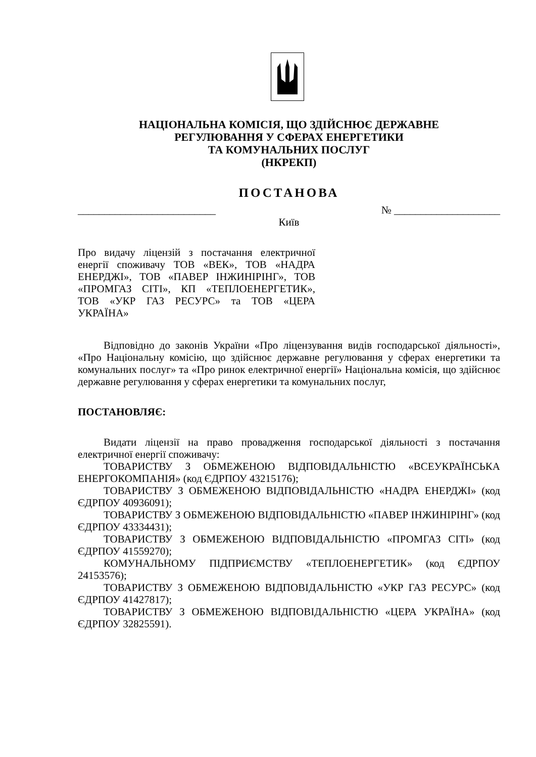НАЦІОНАЛЬНА КОМІСІЯ, ЩО ЗДІЙСНЮЄ ДЕРЖАВНЕ
РЕГУЛЮВАННЯ У СФЕРАХ ЕНЕРГЕТИКИ
ТА КОМУНАЛЬНИХ ПОСЛУГ
(НКРЕКП)
ПОСТАНОВА
__________________________ № ____________________
Київ
Про видачу ліцензій з постачання електричної енергії споживачу ТОВ «ВЕК», ТОВ «НАДРА ЕНЕРДЖІ», ТОВ «ПАВЕР ІНЖИНІРІНГ», ТОВ «ПРОМГАЗ СІТІ», КП «ТЕПЛОЕНЕРГЕТИК», ТОВ «УКР ГАЗ РЕСУРС» та ТОВ «ЦЕРА УКРАЇНА»
Відповідно до законів України «Про ліцензування видів господарської діяльності», «Про Національну комісію, що здійснює державне регулювання у сферах енергетики та комунальних послуг» та «Про ринок електричної енергії» Національна комісія, що здійснює державне регулювання у сферах енергетики та комунальних послуг,
ПОСТАНОВЛЯЄ:
Видати ліцензії на право провадження господарської діяльності з постачання електричної енергії споживачу:
ТОВАРИСТВУ З ОБМЕЖЕНОЮ ВІДПОВІДАЛЬНІСТЮ «ВСЕУКРАЇНСЬКА ЕНЕРГОКОМПАНІЯ» (код ЄДРПОУ 43215176);
ТОВАРИСТВУ З ОБМЕЖЕНОЮ ВІДПОВІДАЛЬНІСТЮ «НАДРА ЕНЕРДЖІ» (код ЄДРПОУ 40936091);
ТОВАРИСТВУ З ОБМЕЖЕНОЮ ВІДПОВІДАЛЬНІСТЮ «ПАВЕР ІНЖИНІРІНГ» (код ЄДРПОУ 43334431);
ТОВАРИСТВУ З ОБМЕЖЕНОЮ ВІДПОВІДАЛЬНІСТЮ «ПРОМГАЗ СІТІ» (код ЄДРПОУ 41559270);
КОМУНАЛЬНОМУ ПІДПРИЄМСТВУ «ТЕПЛОЕНЕРГЕТИК» (код ЄДРПОУ 24153576);
ТОВАРИСТВУ З ОБМЕЖЕНОЮ ВІДПОВІДАЛЬНІСТЮ «УКР ГАЗ РЕСУРС» (код ЄДРПОУ 41427817);
ТОВАРИСТВУ З ОБМЕЖЕНОЮ ВІДПОВІДАЛЬНІСТЮ «ЦЕРА УКРАЇНА» (код ЄДРПОУ 32825591).